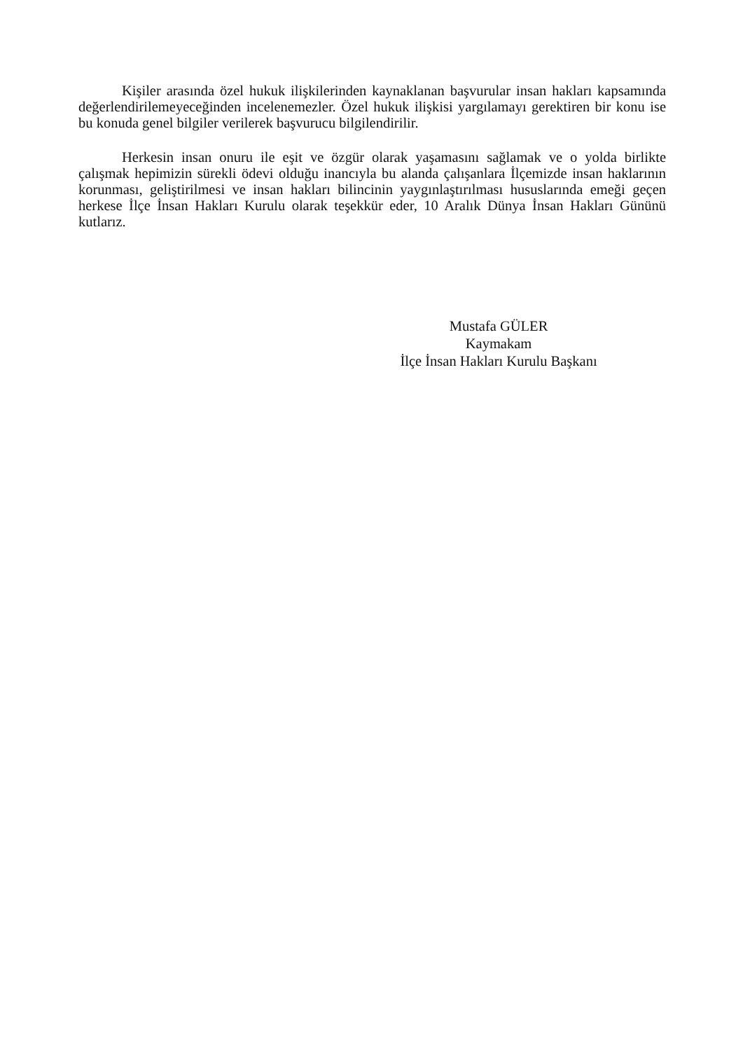Kişiler arasında özel hukuk ilişkilerinden kaynaklanan başvurular insan hakları kapsamında değerlendirilemeyeceğinden incelenemezler. Özel hukuk ilişkisi yargılamayı gerektiren bir konu ise bu konuda genel bilgiler verilerek başvurucu bilgilendirilir.
Herkesin insan onuru ile eşit ve özgür olarak yaşamasını sağlamak ve o yolda birlikte çalışmak hepimizin sürekli ödevi olduğu inancıyla bu alanda çalışanlara İlçemizde insan haklarının korunması, geliştirilmesi ve insan hakları bilincinin yaygınlaştırılması hususlarında emeği geçen herkese İlçe İnsan Hakları Kurulu olarak teşekkür eder, 10 Aralık Dünya İnsan Hakları Gününü kutlarız.
Mustafa GÜLER
Kaymakam
İlçe İnsan Hakları Kurulu Başkanı